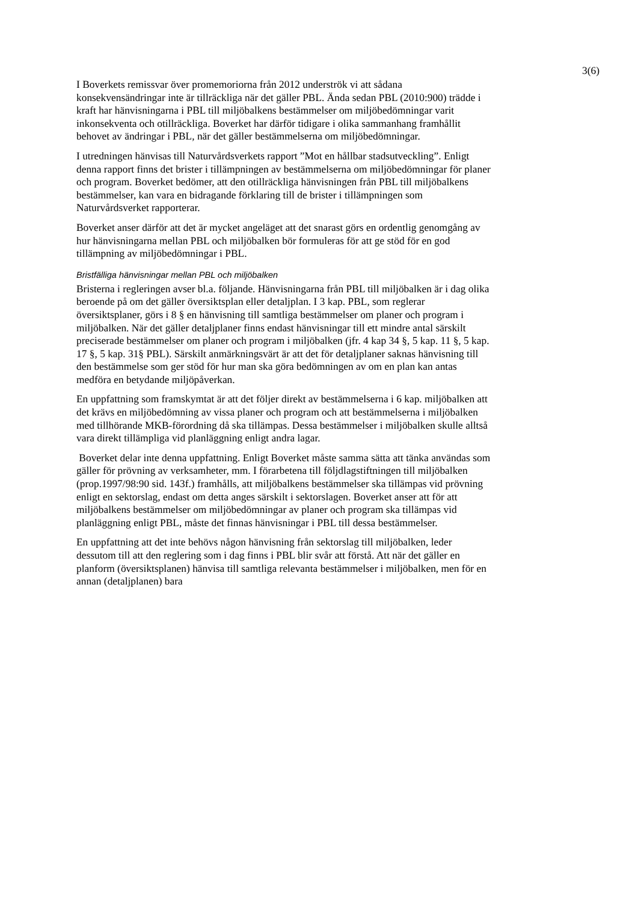3(6)
I Boverkets remissvar över promemoriorna från 2012 underströk vi att sådana konsekvensändringar inte är tillräckliga när det gäller PBL. Ända sedan PBL (2010:900) trädde i kraft har hänvisningarna i PBL till miljöbalkens bestämmelser om miljöbedömningar varit inkonsekventa och otillräckliga. Boverket har därför tidigare i olika sammanhang framhållit behovet av ändringar i PBL, när det gäller bestämmelserna om miljöbedömningar.
I utredningen hänvisas till Naturvårdsverkets rapport ”Mot en hållbar stadsutveckling”. Enligt denna rapport finns det brister i tillämpningen av bestämmelserna om miljöbedömningar för planer och program. Boverket bedömer, att den otillräckliga hänvisningen från PBL till miljöbalkens bestämmelser, kan vara en bidragande förklaring till de brister i tillämpningen som Naturvårdsverket rapporterar.
Boverket anser därför att det är mycket angeläget att det snarast görs en ordentlig genomgång av hur hänvisningarna mellan PBL och miljöbalken bör formuleras för att ge stöd för en god tillämpning av miljöbedömningar i PBL.
Bristfälliga hänvisningar mellan PBL och miljöbalken
Bristerna i regleringen avser bl.a. följande. Hänvisningarna från PBL till miljöbalken är i dag olika beroende på om det gäller översiktsplan eller detaljplan. I 3 kap. PBL, som reglerar översiktsplaner, görs i 8 § en hänvisning till samtliga bestämmelser om planer och program i miljöbalken. När det gäller detaljplaner finns endast hänvisningar till ett mindre antal särskilt preciserade bestämmelser om planer och program i miljöbalken (jfr. 4 kap 34 §, 5 kap. 11 §, 5 kap. 17 §, 5 kap. 31§ PBL). Särskilt anmärkningsvärt är att det för detaljplaner saknas hänvisning till den bestämmelse som ger stöd för hur man ska göra bedömningen av om en plan kan antas medföra en betydande miljöpåverkan.
En uppfattning som framskymtat är att det följer direkt av bestämmelserna i 6 kap. miljöbalken att det krävs en miljöbedömning av vissa planer och program och att bestämmelserna i miljöbalken med tillhörande MKB-förordning då ska tillämpas. Dessa bestämmelser i miljöbalken skulle alltså vara direkt tillämpliga vid planläggning enligt andra lagar.
Boverket delar inte denna uppfattning. Enligt Boverket måste samma sätta att tänka användas som gäller för prövning av verksamheter, mm. I förarbetena till följdlagstiftningen till miljöbalken (prop.1997/98:90 sid. 143f.) framhålls, att miljöbalkens bestämmelser ska tillämpas vid prövning enligt en sektorslag, endast om detta anges särskilt i sektorslagen. Boverket anser att för att miljöbalkens bestämmelser om miljöbedömningar av planer och program ska tillämpas vid planläggning enligt PBL, måste det finnas hänvisningar i PBL till dessa bestämmelser.
En uppfattning att det inte behövs någon hänvisning från sektorslag till miljöbalken, leder dessutom till att den reglering som i dag finns i PBL blir svår att förstå. Att när det gäller en planform (översiktsplanen) hänvisa till samtliga relevanta bestämmelser i miljöbalken, men för en annan (detaljplanen) bara